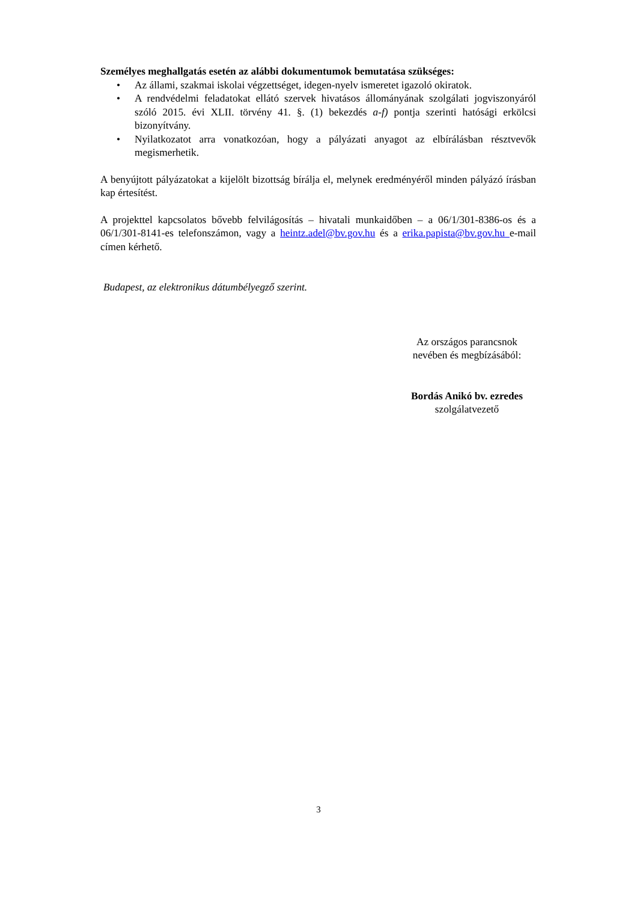Személyes meghallgatás esetén az alábbi dokumentumok bemutatása szükséges:
• Az állami, szakmai iskolai végzettséget, idegen-nyelv ismeretet igazoló okiratok.
• A rendvédelmi feladatokat ellátó szervek hivatásos állományának szolgálati jogviszonyáról szóló 2015. évi XLII. törvény 41. §. (1) bekezdés a-f) pontja szerinti hatósági erkölcsi bizonyítvány.
• Nyilatkozatot arra vonatkozóan, hogy a pályázati anyagot az elbírálásban résztvevők megismerhetik.
A benyújtott pályázatokat a kijelölt bizottság bírálja el, melynek eredményéről minden pályázó írásban kap értesítést.
A projekttel kapcsolatos bővebb felvilágosítás – hivatali munkaidőben – a 06/1/301-8386-os és a 06/1/301-8141-es telefonszámon, vagy a heintz.adel@bv.gov.hu és a erika.papista@bv.gov.hu e-mail címen kérhető.
Budapest, az elektronikus dátumbélyegző szerint.
Az országos parancsnok
nevében és megbízásából:
Bordás Anikó bv. ezredes
szolgálatvezető
3